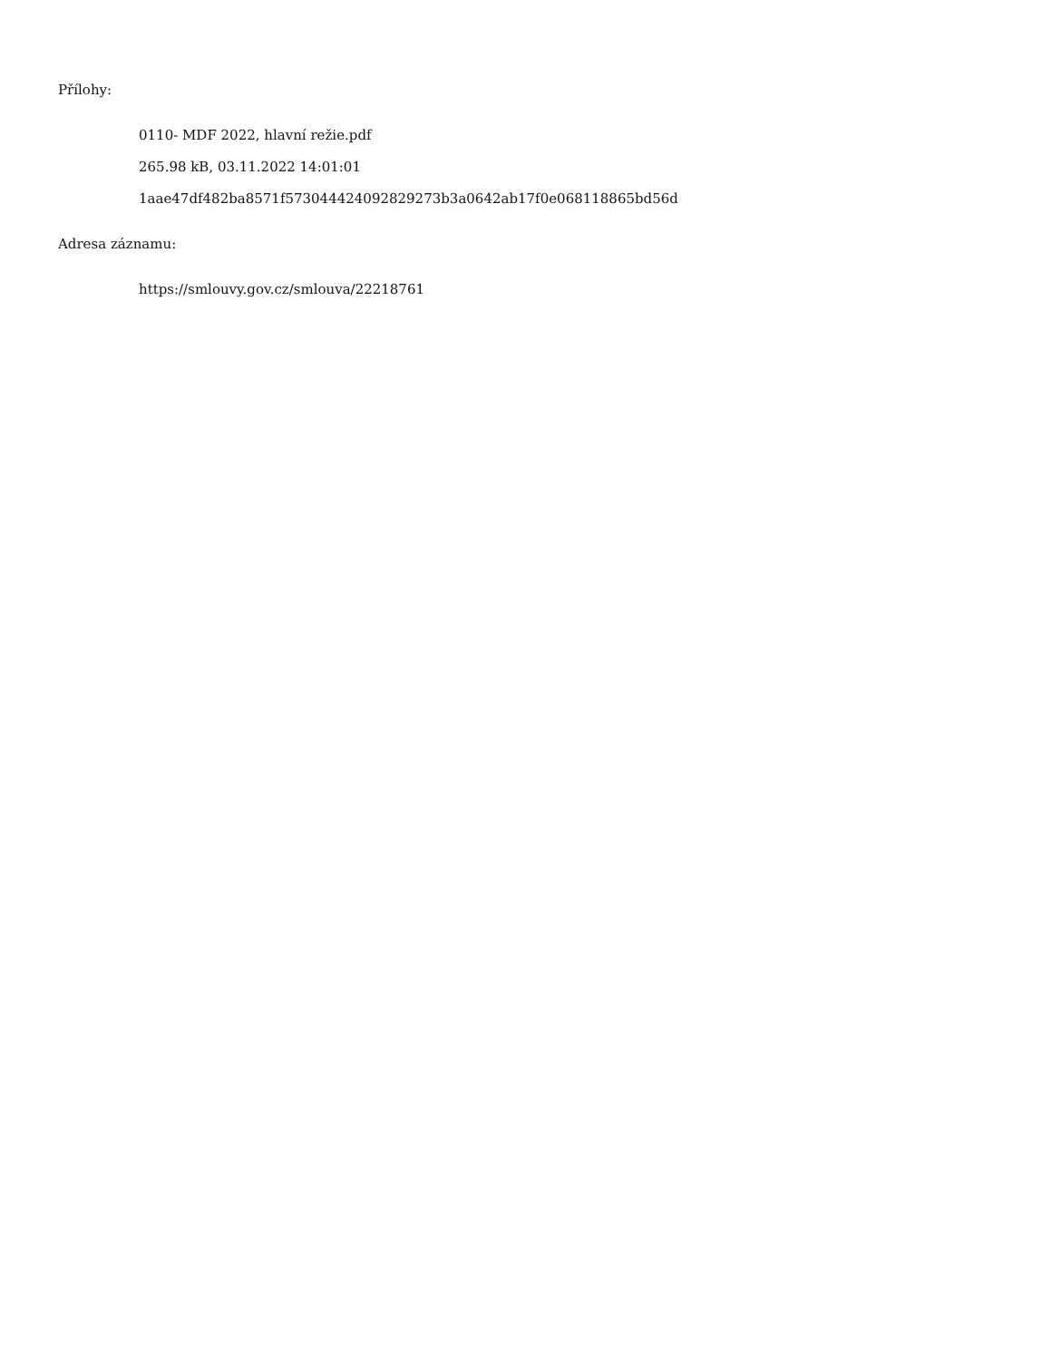Přílohy:
0110- MDF 2022, hlavní režie.pdf
265.98 kB, 03.11.2022 14:01:01
1aae47df482ba8571f573044424092829273b3a0642ab17f0e068118865bd56d
Adresa záznamu:
https://smlouvy.gov.cz/smlouva/22218761